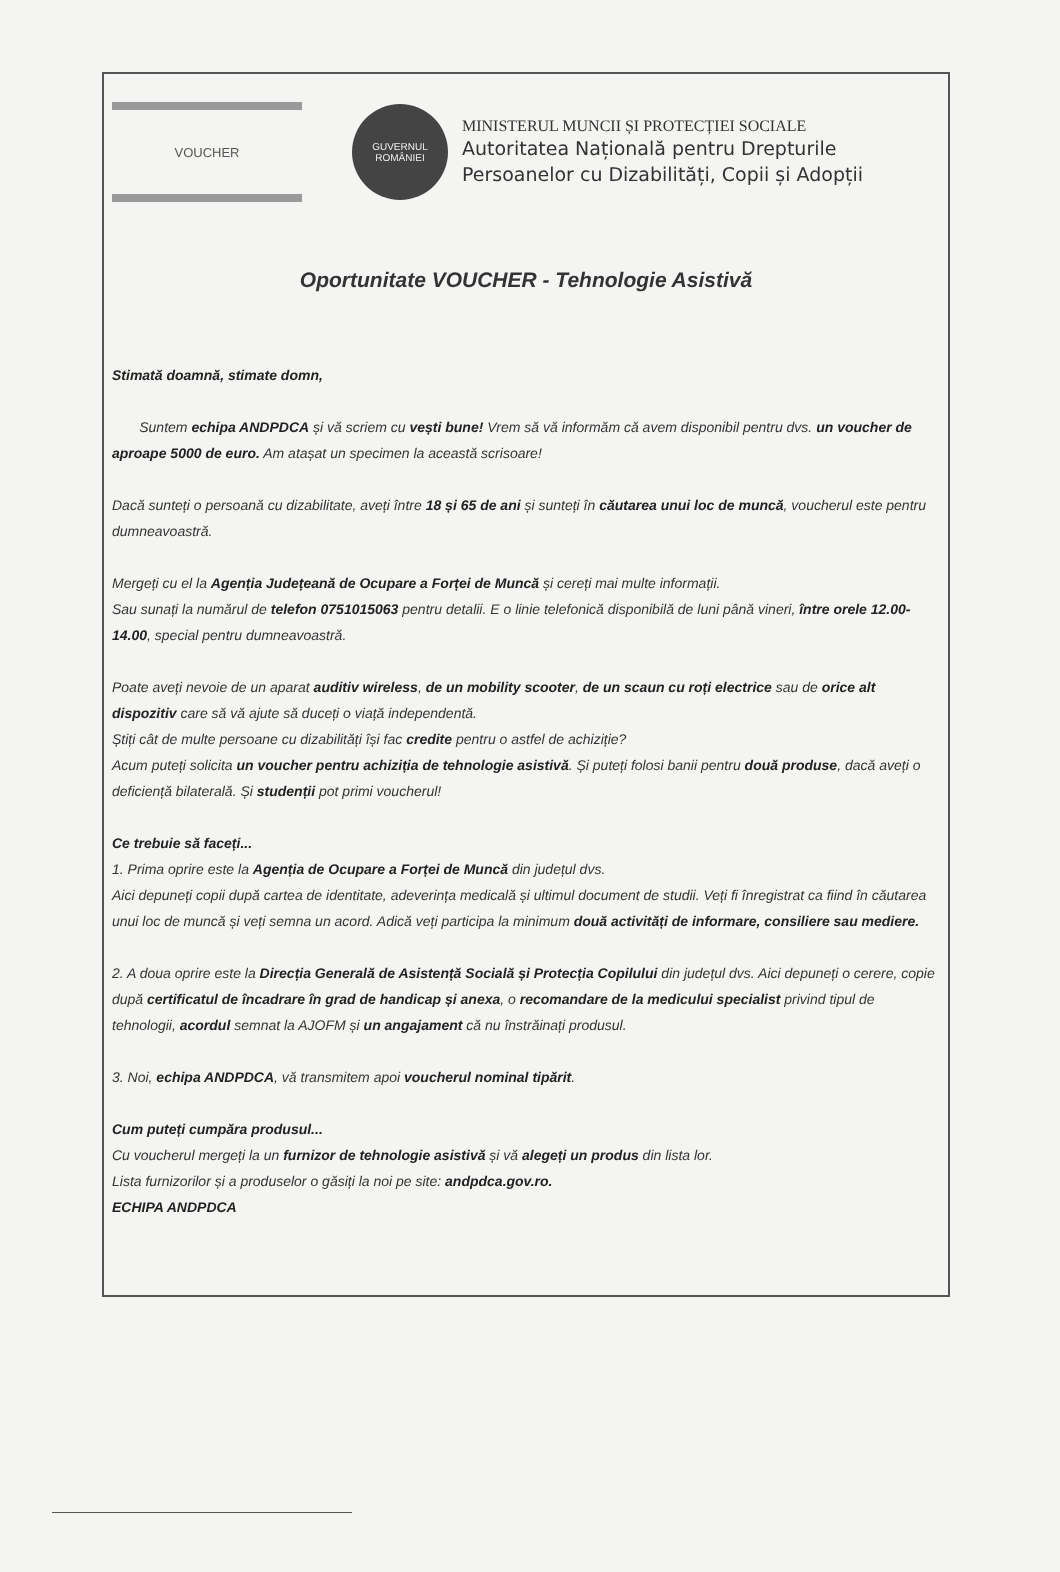VOUCHER
GUVERNUL
ROMÂNIEI
MINISTERUL MUNCII ȘI PROTECȚIEI SOCIALE
Autoritatea Națională pentru Drepturile
Persoanelor cu Dizabilități, Copii și Adopții
Oportunitate VOUCHER - Tehnologie Asistivă
Stimată doamnă, stimate domn,
Suntem echipa ANDPDCA și vă scriem cu vești bune! Vrem să vă informăm că avem disponibil pentru dvs. un voucher de aproape 5000 de euro. Am atașat un specimen la această scrisoare!
Dacă sunteți o persoană cu dizabilitate, aveți între 18 și 65 de ani și sunteți în căutarea unui loc de muncă, voucherul este pentru dumneavoastră.
Mergeți cu el la Agenția Județeană de Ocupare a Forței de Muncă și cereți mai multe informații.
Sau sunați la numărul de telefon 0751015063 pentru detalii. E o linie telefonică disponibilă de luni până vineri, între orele 12.00-14.00, special pentru dumneavoastră.
Poate aveți nevoie de un aparat auditiv wireless, de un mobility scooter, de un scaun cu roți electrice sau de orice alt dispozitiv care să vă ajute să duceți o viață independentă.
Știți cât de multe persoane cu dizabilități își fac credite pentru o astfel de achiziție?
Acum puteți solicita un voucher pentru achiziția de tehnologie asistivă. Și puteți folosi banii pentru două produse, dacă aveți o deficiență bilaterală. Și studenții pot primi voucherul!
Ce trebuie să faceți...
1. Prima oprire este la Agenția de Ocupare a Forței de Muncă din județul dvs.
Aici depuneți copii după cartea de identitate, adeverința medicală și ultimul document de studii. Veți fi înregistrat ca fiind în căutarea unui loc de muncă și veți semna un acord. Adică veți participa la minimum două activități de informare, consiliere sau mediere.
2. A doua oprire este la Direcția Generală de Asistență Socială și Protecția Copilului din județul dvs. Aici depuneți o cerere, copie după certificatul de încadrare în grad de handicap și anexa, o recomandare de la medicului specialist privind tipul de tehnologii, acordul semnat la AJOFM și un angajament că nu înstrăinați produsul.
3. Noi, echipa ANDPDCA, vă transmitem apoi voucherul nominal tipărit.
Cum puteți cumpăra produsul...
Cu voucherul mergeți la un furnizor de tehnologie asistivă și vă alegeți un produs din lista lor.
Lista furnizorilor și a produselor o găsiți la noi pe site: andpdca.gov.ro.
ECHIPA ANDPDCA